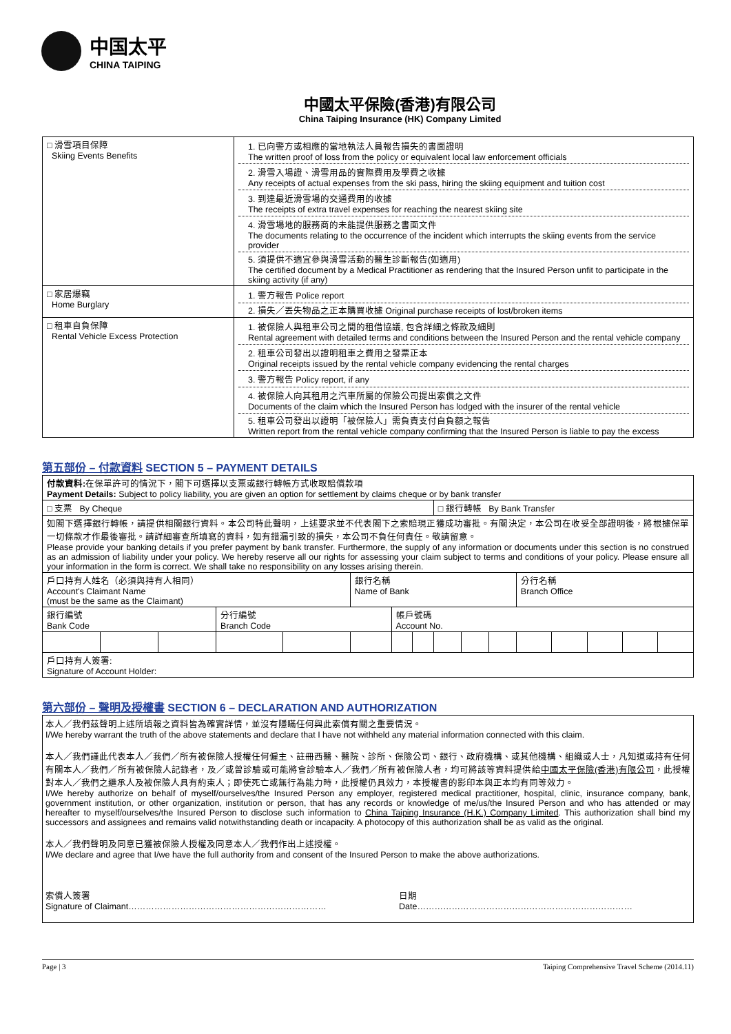中国太平
CHINA TAIPING
中國太平保險(香港)有限公司
China Taiping Insurance (HK) Company Limited
| □ 滑雪項目保障 Skiing Events Benefits | 1. 已向警方或相應的當地執法人員報告損失的書面證明 The written proof of loss from the policy or equivalent local law enforcement officials 2. 滑雪入場證、滑雪用品的實際費用及學費之收據 Any receipts of actual expenses from the ski pass, hiring the skiing equipment and tuition cost 3. 到達最近滑雪場的交通費用的收據 The receipts of extra travel expenses for reaching the nearest skiing site 4. 滑雪場地的服務商的未能提供服務之書面文件 The documents relating to the occurrence of the incident which interrupts the skiing events from the service provider 5. 須提供不適宜參與滑雪活動的醫生診斷報告(如適用) The certified document by a Medical Practitioner as rendering that the Insured Person unfit to participate in the skiing activity (if any) |
| □ 家居爆竊 Home Burglary | 1. 警方報告 Police report 2. 損失／丟失物品之正本購買收據 Original purchase receipts of lost/broken items |
| □ 租車自負保障 Rental Vehicle Excess Protection | 1. 被保險人與租車公司之間的租借協議, 包含詳細之條款及細則 Rental agreement with detailed terms and conditions between the Insured Person and the rental vehicle company 2. 租車公司發出以證明租車之費用之發票正本 Original receipts issued by the rental vehicle company evidencing the rental charges 3. 警方報告 Policy report, if any 4. 被保險人向其租用之汽車所屬的保險公司提出索償之文件 Documents of the claim which the Insured Person has lodged with the insurer of the rental vehicle 5. 租車公司發出以證明「被保險人」需負責支付自負額之報告 Written report from the rental vehicle company confirming that the Insured Person is liable to pay the excess |
第五部份 – 付款資料 SECTION 5 – PAYMENT DETAILS
| 付款資料: 在保單許可的情況下，閣下可選擇以支票或銀行轉帳方式收取賠償款項 Payment Details: Subject to policy liability, you are given an option for settlement by claims cheque or by bank transfer | | | | | | | | | | | | | | | |
| □ 支票 By Cheque | | | | | | | | □ 銀行轉帳 By Bank Transfer | | | | | | | |
| 如閣下選擇銀行轉帳，請提供相關銀行資料。本公司特此聲明，上述要求並不代表閣下之索賠現正獲成功審批。有關決定，本公司在收妥全部證明後，將根據保單一切條款才作最後審批。請詳細審查所填寫的資料，如有錯漏引致的損失，本公司不負任何責任。敬請留意。 Please provide your banking details if you prefer payment by bank transfer. Furthermore, the supply of any information or documents under this section is no construed as an admission of liability under your policy. We hereby reserve all our rights for assessing your claim subject to terms and conditions of your policy. Please ensure all your information in the form is correct. We shall take no responsibility on any losses arising therein. | | | | | | | | | | | | | | | |
| 戶口持有人姓名（必須與持有人相同） Account's Claimant Name (must be the same as the Claimant) | | | | | 銀行名稱 Name of Bank | | | | | | 分行名稱 Branch Office | | | | |
| 銀行編號 Bank Code | | | 分行編號 Branch Code | | | 帳戶號碼 Account No. | | | | | | | | | |
| 戶口持有人簽署: Signature of Account Holder: | | | | | | | | | | | | | | | |
第六部份 – 聲明及授權書 SECTION 6 – DECLARATION AND AUTHORIZATION
本人／我們茲聲明上述所填報之資料皆為確實詳情，並沒有隱瞞任何與此索償有關之重要情況。
I/We hereby warrant the truth of the above statements and declare that I have not withheld any material information connected with this claim.
本人／我們謹此代表本人／我們／所有被保險人授權任何僱主、註冊西醫、醫院、診所、保險公司、銀行、政府機構、或其他機構、組織或人士，凡知道或持有任何有關本人／我們／所有被保險人記錄者，及／或曾診驗或可能將會診驗本人／我們／所有被保險人者，均可將該等資料提供給中國太平保險(香港)有限公司，此授權對本人／我們之繼承人及被保險人具有約束人；即使死亡或無行為能力時，此授權仍具效力，本授權書的影印本與正本均有同等效力。
I/We hereby authorize on behalf of myself/ourselves/the Insured Person any employer, registered medical practitioner, hospital, clinic, insurance company, bank, government institution, or other organization, institution or person, that has any records or knowledge of me/us/the Insured Person and who has attended or may hereafter to myself/ourselves/the Insured Person to disclose such information to China Taiping Insurance (H.K.) Company Limited. This authorization shall bind my successors and assignees and remains valid notwithstanding death or incapacity. A photocopy of this authorization shall be as valid as the original.
本人／我們聲明及同意已獲被保險人授權及同意本人／我們作出上述授權。
I/We declare and agree that I/we have the full authority from and consent of the Insured Person to make the above authorizations.
索償人簽署
Signature of Claimant……………………………………………………………
日期
Date…………………………………………………………………
Page | 3 Taiping Comprehensive Travel Scheme (2014.11)